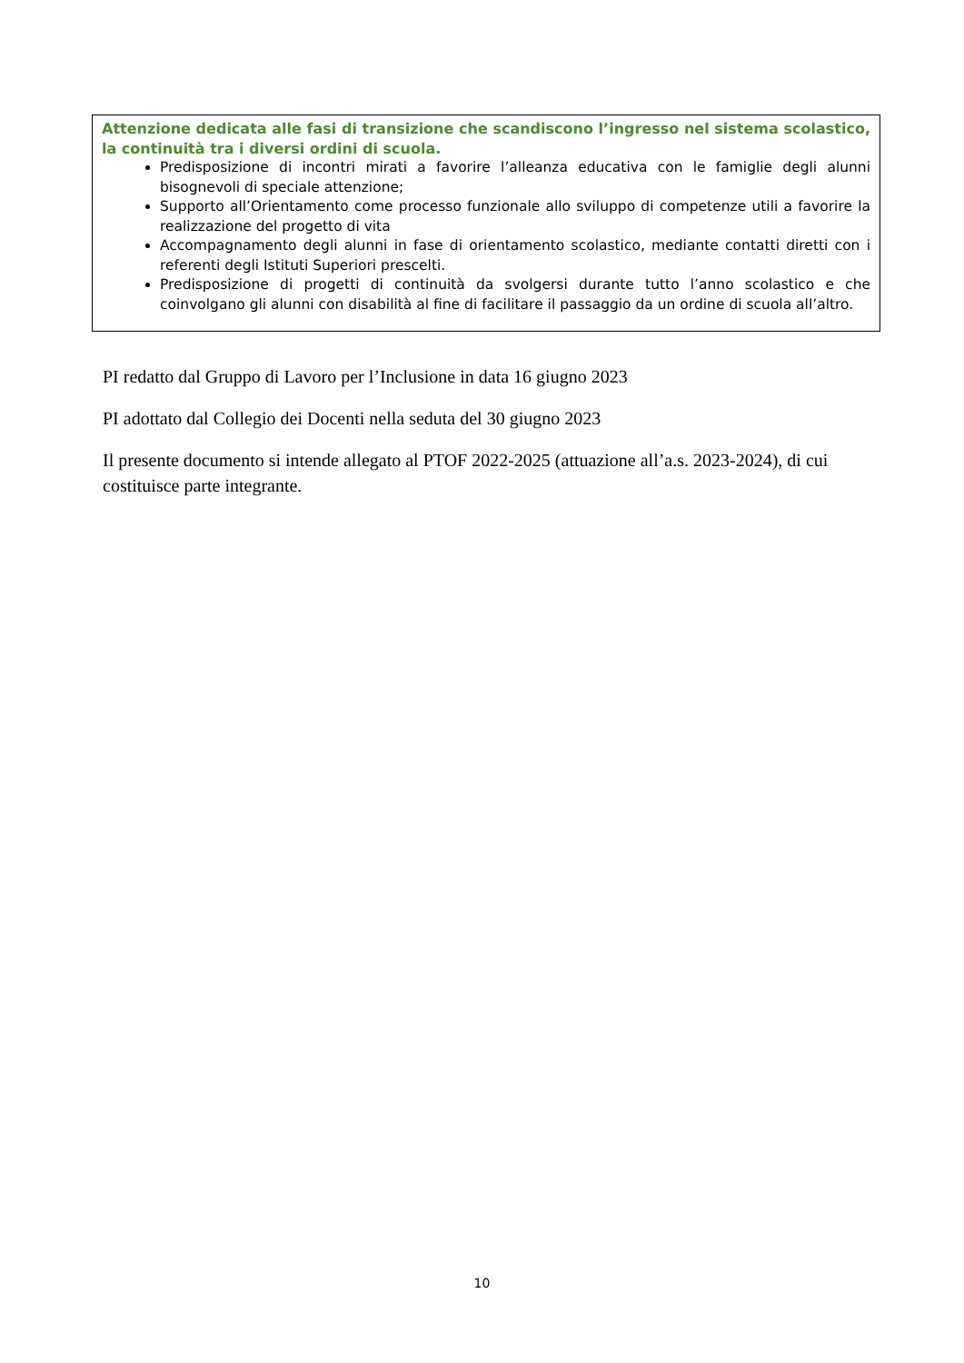Attenzione dedicata alle fasi di transizione che scandiscono l’ingresso nel sistema scolastico, la continuità tra i diversi ordini di scuola.
Predisposizione di incontri mirati a favorire l’alleanza educativa con le famiglie degli alunni bisognevoli di speciale attenzione;
Supporto all’Orientamento come processo funzionale allo sviluppo di competenze utili a favorire la realizzazione del progetto di vita
Accompagnamento degli alunni in fase di orientamento scolastico, mediante contatti diretti con i referenti degli Istituti Superiori prescelti.
Predisposizione di progetti di continuità da svolgersi durante tutto l’anno scolastico e che coinvolgano gli alunni con disabilità al fine di facilitare il passaggio da un ordine di scuola all’altro.
PI redatto dal Gruppo di Lavoro per l’Inclusione in data 16 giugno 2023
PI adottato dal Collegio dei Docenti nella seduta del 30 giugno 2023
Il presente documento si intende allegato al PTOF 2022-2025 (attuazione all’a.s. 2023-2024), di cui costituisce parte integrante.
10